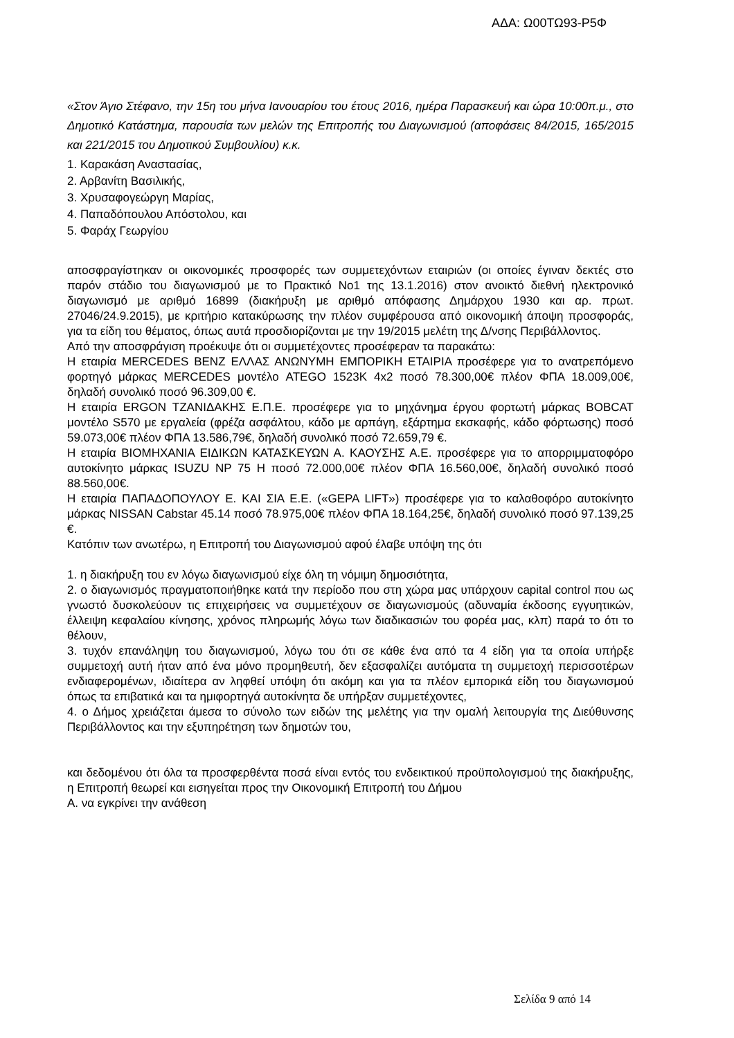ΑΔΑ: Ω00ΤΩ93-Ρ5Φ
«Στον Άγιο Στέφανο, την 15η του μήνα Ιανουαρίου του έτους 2016, ημέρα Παρασκευή και ώρα 10:00π.μ., στο Δημοτικό Κατάστημα, παρουσία των μελών της Επιτροπής του Διαγωνισμού (αποφάσεις 84/2015, 165/2015 και 221/2015 του Δημοτικού Συμβουλίου) κ.κ.
1. Καρακάση Αναστασίας,
2. Αρβανίτη Βασιλικής,
3. Χρυσαφογεώργη Μαρίας,
4. Παπαδόπουλου Απόστολου, και
5. Φαράχ Γεωργίου
αποσφραγίστηκαν οι οικονομικές προσφορές των συμμετεχόντων εταιριών (οι οποίες έγιναν δεκτές στο παρόν στάδιο του διαγωνισμού με το Πρακτικό Νο1 της 13.1.2016) στον ανοικτό διεθνή ηλεκτρονικό διαγωνισμό με αριθμό 16899 (διακήρυξη με αριθμό απόφασης Δημάρχου 1930 και αρ. πρωτ. 27046/24.9.2015), με κριτήριο κατακύρωσης την πλέον συμφέρουσα από οικονομική άποψη προσφοράς, για τα είδη του θέματος, όπως αυτά προσδιορίζονται με την 19/2015 μελέτη της Δ/νσης Περιβάλλοντος.
Από την αποσφράγιση προέκυψε ότι οι συμμετέχοντες προσέφεραν τα παρακάτω:
Η εταιρία MERCEDES BENZ ΕΛΛΑΣ ΑΝΩΝΥΜΗ ΕΜΠΟΡΙΚΗ ΕΤΑΙΡΙΑ προσέφερε για το ανατρεπόμενο φορτηγό μάρκας MERCEDES μοντέλο ATEGO 1523K 4x2 ποσό 78.300,00€ πλέον ΦΠΑ 18.009,00€, δηλαδή συνολικό ποσό 96.309,00 €.
Η εταιρία ERGON ΤΖΑΝΙΔΑΚΗΣ Ε.Π.Ε. προσέφερε για το μηχάνημα έργου φορτωτή μάρκας BOBCAT μοντέλο S570 με εργαλεία (φρέζα ασφάλτου, κάδο με αρπάγη, εξάρτημα εκσκαφής, κάδο φόρτωσης) ποσό 59.073,00€ πλέον ΦΠΑ 13.586,79€, δηλαδή συνολικό ποσό 72.659,79 €.
Η εταιρία ΒΙΟΜΗΧΑΝΙΑ ΕΙΔΙΚΩΝ ΚΑΤΑΣΚΕΥΩΝ Α. ΚΑΟΥΣΗΣ Α.Ε. προσέφερε για το απορριμματοφόρο αυτοκίνητο μάρκας ISUZU NP 75 H ποσό 72.000,00€ πλέον ΦΠΑ 16.560,00€, δηλαδή συνολικό ποσό 88.560,00€.
Η εταιρία ΠΑΠΑΔΟΠΟΥΛΟΥ Ε. ΚΑΙ ΣΙΑ Ε.Ε. («GEPA LIFT») προσέφερε για το καλαθοφόρο αυτοκίνητο μάρκας NISSAN Cabstar 45.14 ποσό 78.975,00€ πλέον ΦΠΑ 18.164,25€, δηλαδή συνολικό ποσό 97.139,25 €.
Κατόπιν των ανωτέρω, η Επιτροπή του Διαγωνισμού αφού έλαβε υπόψη της ότι
1. η διακήρυξη του εν λόγω διαγωνισμού είχε όλη τη νόμιμη δημοσιότητα,
2. ο διαγωνισμός πραγματοποιήθηκε κατά την περίοδο που στη χώρα μας υπάρχουν capital control που ως γνωστό δυσκολεύουν τις επιχειρήσεις να συμμετέχουν σε διαγωνισμούς (αδυναμία έκδοσης εγγυητικών, έλλειψη κεφαλαίου κίνησης, χρόνος πληρωμής λόγω των διαδικασιών του φορέα μας, κλπ) παρά το ότι το θέλουν,
3. τυχόν επανάληψη του διαγωνισμού, λόγω του ότι σε κάθε ένα από τα 4 είδη για τα οποία υπήρξε συμμετοχή αυτή ήταν από ένα μόνο προμηθευτή, δεν εξασφαλίζει αυτόματα τη συμμετοχή περισσοτέρων ενδιαφερομένων, ιδιαίτερα αν ληφθεί υπόψη ότι ακόμη και για τα πλέον εμπορικά είδη του διαγωνισμού όπως τα επιβατικά και τα ημιφορτηγά αυτοκίνητα δε υπήρξαν συμμετέχοντες,
4. ο Δήμος χρειάζεται άμεσα το σύνολο των ειδών της μελέτης για την ομαλή λειτουργία της Διεύθυνσης Περιβάλλοντος και την εξυπηρέτηση των δημοτών του,
και δεδομένου ότι όλα τα προσφερθέντα ποσά είναι εντός του ενδεικτικού προϋπολογισμού της διακήρυξης, η Επιτροπή θεωρεί και εισηγείται προς την Οικονομική Επιτροπή του Δήμου
Α. να εγκρίνει την ανάθεση
Σελίδα 9 από 14